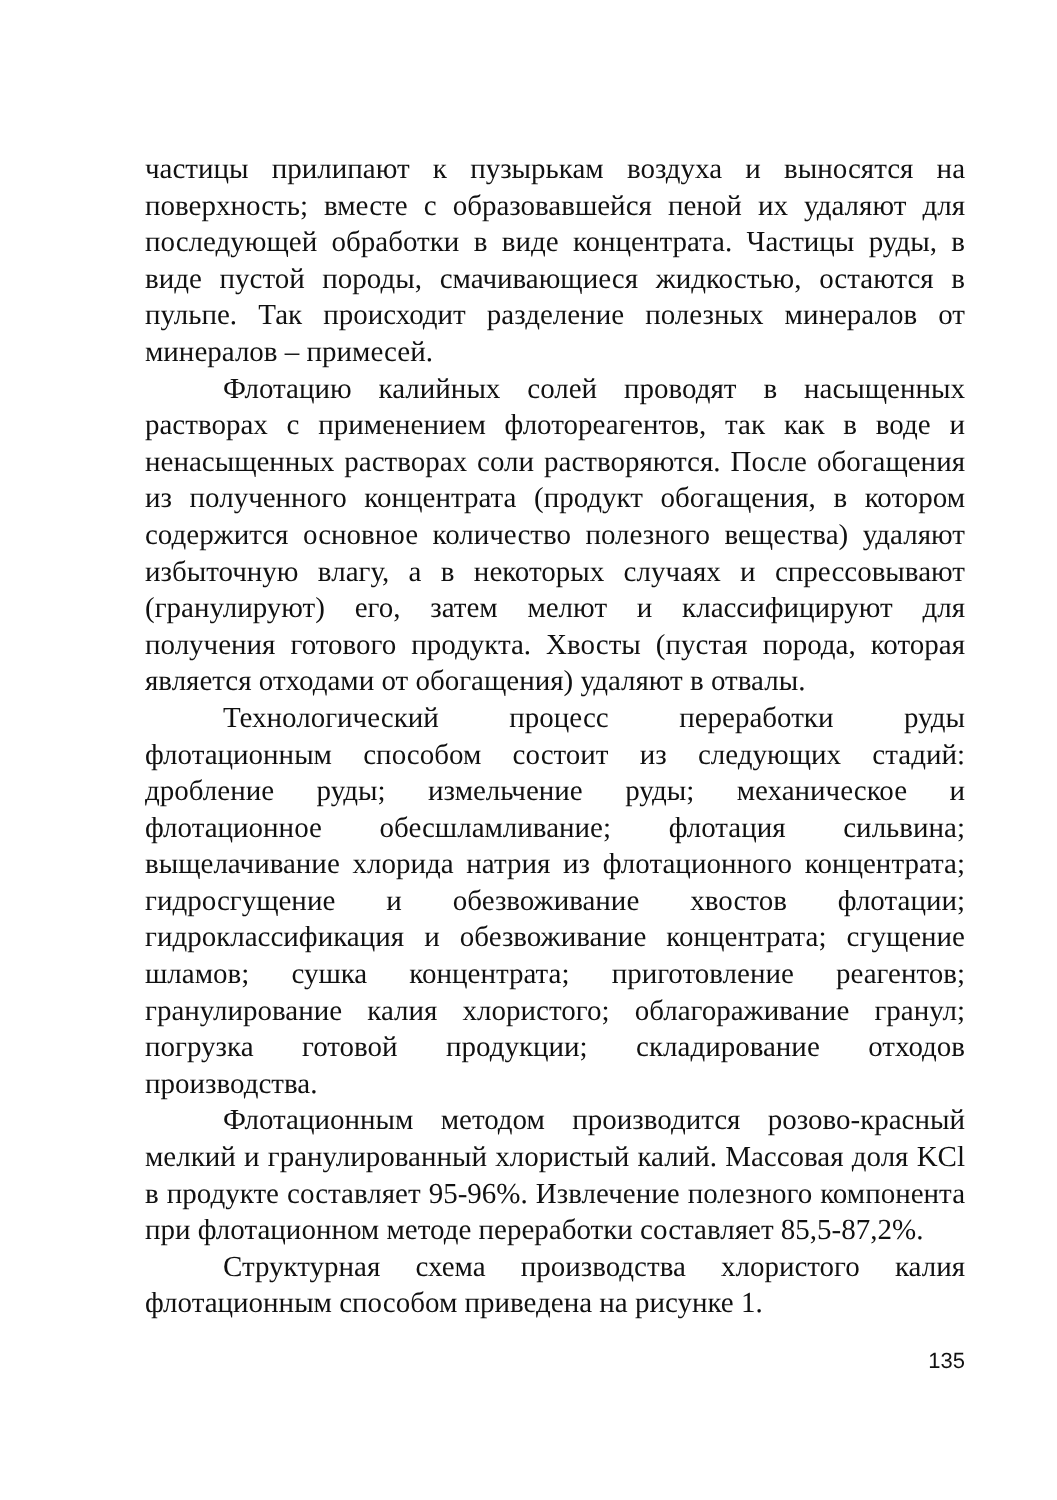частицы прилипают к пузырькам воздуха и выносятся на поверхность; вместе с образовавшейся пеной их удаляют для последующей обработки в виде концентрата. Частицы руды, в виде пустой породы, смачивающиеся жидкостью, остаются в пульпе. Так происходит разделение полезных минералов от минералов – примесей.
Флотацию калийных солей проводят в насыщенных растворах с применением флотореагентов, так как в воде и ненасыщенных растворах соли растворяются. После обогащения из полученного концентрата (продукт обогащения, в котором содержится основное количество полезного вещества) удаляют избыточную влагу, а в некоторых случаях и спрессовывают (гранулируют) его, затем мелют и классифицируют для получения готового продукта. Хвосты (пустая порода, которая является отходами от обогащения) удаляют в отвалы.
Технологический процесс переработки руды флотационным способом состоит из следующих стадий: дробление руды; измельчение руды; механическое и флотационное обесшламливание; флотация сильвина; выщелачивание хлорида натрия из флотационного концентрата; гидросгущение и обезвоживание хвостов флотации; гидроклассификация и обезвоживание концентрата; сгущение шламов; сушка концентрата; приготовление реагентов; гранулирование калия хлористого; облагораживание гранул; погрузка готовой продукции; складирование отходов производства.
Флотационным методом производится розово-красный мелкий и гранулированный хлористый калий. Массовая доля KCl в продукте составляет 95-96%. Извлечение полезного компонента при флотационном методе переработки составляет 85,5-87,2%.
Структурная схема производства хлористого калия флотационным способом приведена на рисунке 1.
135